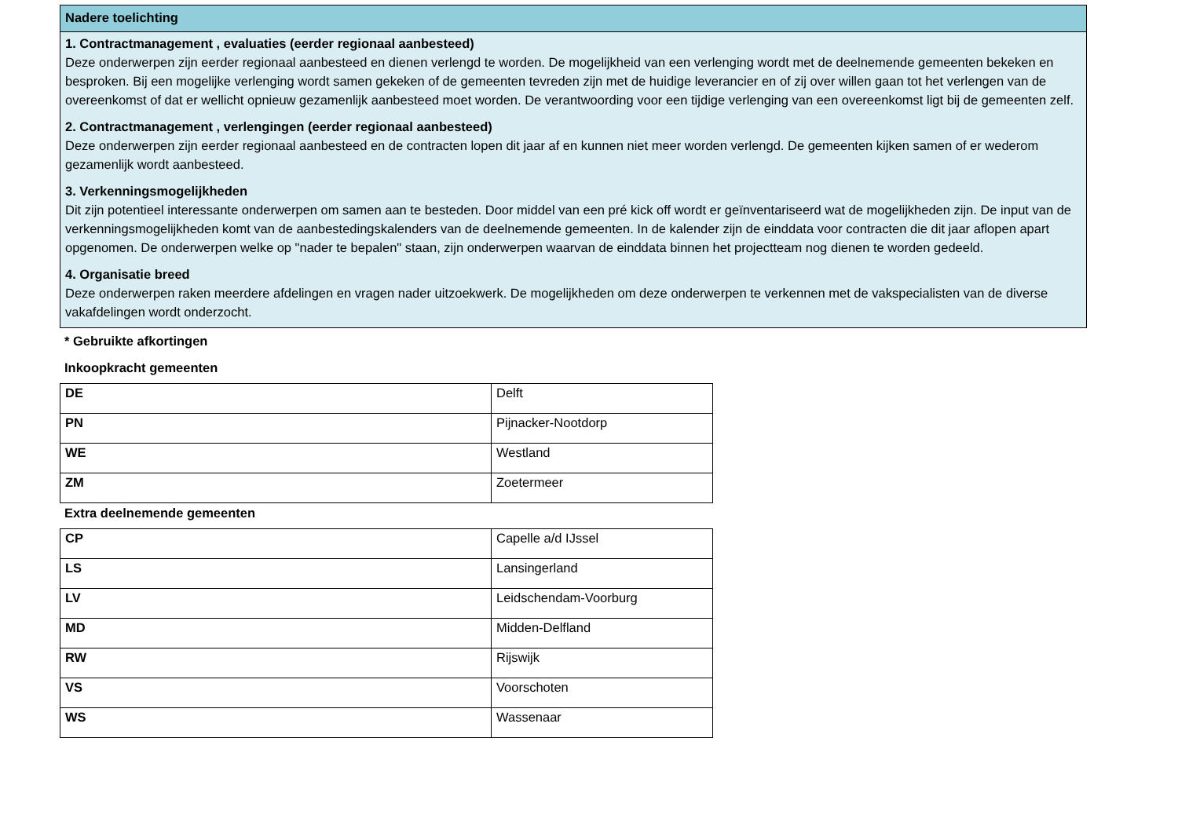Nadere toelichting
1. Contractmanagement , evaluaties (eerder regionaal aanbesteed)
Deze onderwerpen zijn eerder regionaal aanbesteed en dienen verlengd te worden. De mogelijkheid van een verlenging wordt met de deelnemende gemeenten bekeken en besproken. Bij een mogelijke verlenging wordt samen gekeken of de gemeenten tevreden zijn met de huidige leverancier en of zij over willen gaan tot het verlengen van de overeenkomst of dat er wellicht opnieuw gezamenlijk aanbesteed moet worden. De verantwoording voor een tijdige verlenging van een overeenkomst ligt bij de gemeenten zelf.
2. Contractmanagement , verlengingen (eerder regionaal aanbesteed)
Deze onderwerpen zijn eerder regionaal aanbesteed en de contracten lopen dit jaar af en kunnen niet meer worden verlengd. De gemeenten kijken samen of er wederom gezamenlijk wordt aanbesteed.
3. Verkenningsmogelijkheden
Dit zijn potentieel interessante onderwerpen om samen aan te besteden. Door middel van een pré kick off wordt er geïnventariseerd wat de mogelijkheden zijn. De input van de verkenningsmogelijkheden komt van de aanbestedingskalenders van de deelnemende gemeenten. In de kalender zijn de einddata voor contracten die dit jaar aflopen apart opgenomen. De onderwerpen welke op "nader te bepalen" staan, zijn onderwerpen waarvan de einddata binnen het projectteam nog dienen te worden gedeeld.
4. Organisatie breed
Deze onderwerpen raken meerdere afdelingen en vragen nader uitzoekwerk. De mogelijkheden om deze onderwerpen te verkennen met de vakspecialisten van de diverse vakafdelingen wordt onderzocht.
* Gebruikte afkortingen
Inkoopkracht gemeenten
| DE | Delft |
| PN | Pijnacker-Nootdorp |
| WE | Westland |
| ZM | Zoetermeer |
Extra deelnemende gemeenten
| CP | Capelle a/d IJssel |
| LS | Lansingerland |
| LV | Leidschendam-Voorburg |
| MD | Midden-Delfland |
| RW | Rijswijk |
| VS | Voorschoten |
| WS | Wassenaar |